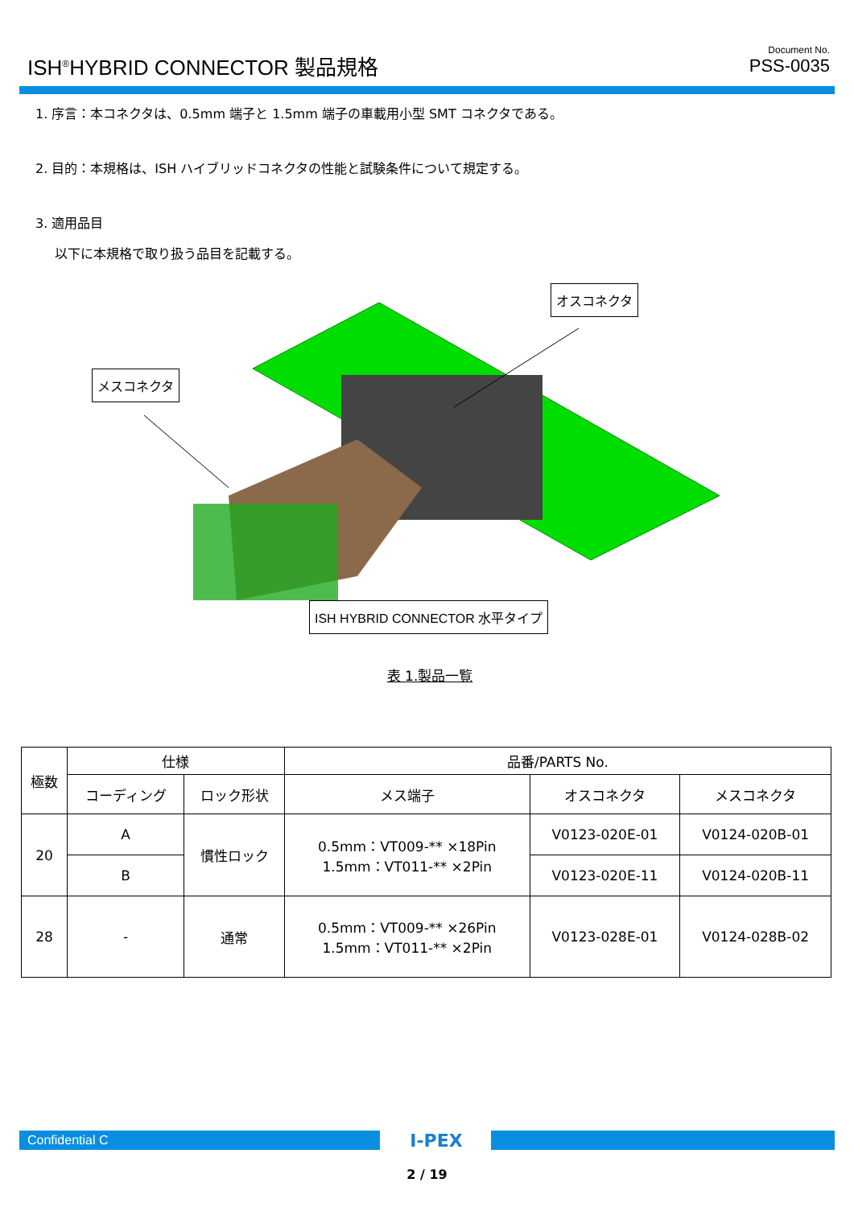ISH<sup>®</sup>HYBRID CONNECTOR 製品規格
Document No.
PSS-0035
1. 序言：本コネクタは、0.5mm 端子と 1.5mm 端子の車載用小型 SMT コネクタである。
2. 目的：本規格は、ISH ハイブリッドコネクタの性能と試験条件について規定する。
3. 適用品目
以下に本規格で取り扱う品目を記載する。
オスコネクタ
メスコネクタ
ISH HYBRID CONNECTOR 水平タイプ
表 1.製品一覧
| 極数 | 仕様 | | 品番/PARTS No. | | |
| --- | --- | --- | --- | --- | --- |
| | コーディング | ロック形状 | メス端子 | オスコネクタ | メスコネクタ |
| 20 | A | 慣性ロック | 0.5mm：VT009-** ×18Pin 1.5mm：VT011-** ×2Pin | V0123-020E-01 | V0124-020B-01 |
| | B | | | V0123-020E-11 | V0124-020B-11 |
| 28 | - | 通常 | 0.5mm：VT009-** ×26Pin 1.5mm：VT011-** ×2Pin | V0123-028E-01 | V0124-028B-02 |
Confidential C I-PEX
2 / 19